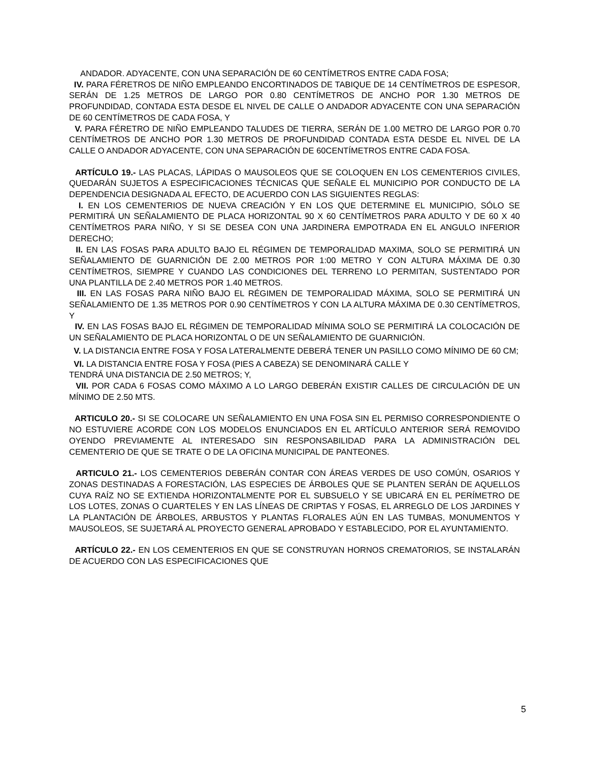ANDADOR. ADYACENTE, CON UNA SEPARACIÓN DE 60 CENTÍMETROS ENTRE CADA FOSA;
IV. PARA FÉRETROS DE NIÑO EMPLEANDO ENCORTINADOS DE TABIQUE DE 14 CENTÍMETROS DE ESPESOR, SERÁN DE 1.25 METROS DE LARGO POR 0.80 CENTÍMETROS DE ANCHO POR 1.30 METROS DE PROFUNDIDAD, CONTADA ESTA DESDE EL NIVEL DE CALLE O ANDADOR ADYACENTE CON UNA SEPARACIÓN DE 60 CENTÍMETROS DE CADA FOSA, Y
V. PARA FÉRETRO DE NIÑO EMPLEANDO TALUDES DE TIERRA, SERÁN DE 1.00 METRO DE LARGO POR 0.70 CENTÍMETROS DE ANCHO POR 1.30 METROS DE PROFUNDIDAD CONTADA ESTA DESDE EL NIVEL DE LA CALLE O ANDADOR ADYACENTE, CON UNA SEPARACIÓN DE 60CENTÍMETROS ENTRE CADA FOSA.
ARTÍCULO 19.- LAS PLACAS, LÁPIDAS O MAUSOLEOS QUE SE COLOQUEN EN LOS CEMENTERIOS CIVILES, QUEDARÁN SUJETOS A ESPECIFICACIONES TÉCNICAS QUE SEÑALE EL MUNICIPIO POR CONDUCTO DE LA DEPENDENCIA DESIGNADA AL EFECTO, DE ACUERDO CON LAS SIGUIENTES REGLAS:
I. EN LOS CEMENTERIOS DE NUEVA CREACIÓN Y EN LOS QUE DETERMINE EL MUNICIPIO, SÓLO SE PERMITIRÁ UN SEÑALAMIENTO DE PLACA HORIZONTAL 90 X 60 CENTÍMETROS PARA ADULTO Y DE 60 X 40 CENTÍMETROS PARA NIÑO, Y SI SE DESEA CON UNA JARDINERA EMPOTRADA EN EL ANGULO INFERIOR DERECHO;
II. EN LAS FOSAS PARA ADULTO BAJO EL RÉGIMEN DE TEMPORALIDAD MAXIMA, SOLO SE PERMITIRÁ UN SEÑALAMIENTO DE GUARNICIÓN DE 2.00 METROS POR 1:00 METRO Y CON ALTURA MÁXIMA DE 0.30 CENTÍMETROS, SIEMPRE Y CUANDO LAS CONDICIONES DEL TERRENO LO PERMITAN, SUSTENTADO POR UNA PLANTILLA DE 2.40 METROS POR 1.40 METROS.
III. EN LAS FOSAS PARA NIÑO BAJO EL RÉGIMEN DE TEMPORALIDAD MÁXIMA, SOLO SE PERMITIRÁ UN SEÑALAMIENTO DE 1.35 METROS POR 0.90 CENTÍMETROS Y CON LA ALTURA MÁXIMA DE 0.30 CENTÍMETROS, Y
IV. EN LAS FOSAS BAJO EL RÉGIMEN DE TEMPORALIDAD MÍNIMA SOLO SE PERMITIRÁ LA COLOCACIÓN DE UN SEÑALAMIENTO DE PLACA HORIZONTAL O DE UN SEÑALAMIENTO DE GUARNICIÓN.
V. LA DISTANCIA ENTRE FOSA Y FOSA LATERALMENTE DEBERÁ TENER UN PASILLO COMO MÍNIMO DE 60 CM;
VI. LA DISTANCIA ENTRE FOSA Y FOSA (PIES A CABEZA) SE DENOMINARÁ CALLE Y
TENDRÁ UNA DISTANCIA DE 2.50 METROS; Y,
VII. POR CADA 6 FOSAS COMO MÁXIMO A LO LARGO DEBERÁN EXISTIR CALLES DE CIRCULACIÓN DE UN MÍNIMO DE 2.50 MTS.
ARTICULO 20.- SI SE COLOCARE UN SEÑALAMIENTO EN UNA FOSA SIN EL PERMISO CORRESPONDIENTE O NO ESTUVIERE ACORDE CON LOS MODELOS ENUNCIADOS EN EL ARTÍCULO ANTERIOR SERÁ REMOVIDO OYENDO PREVIAMENTE AL INTERESADO SIN RESPONSABILIDAD PARA LA ADMINISTRACIÓN DEL CEMENTERIO DE QUE SE TRATE O DE LA OFICINA MUNICIPAL DE PANTEONES.
ARTICULO 21.- LOS CEMENTERIOS DEBERÁN CONTAR CON ÁREAS VERDES DE USO COMÚN, OSARIOS Y ZONAS DESTINADAS A FORESTACIÓN, LAS ESPECIES DE ÁRBOLES QUE SE PLANTEN SERÁN DE AQUELLOS CUYA RAÍZ NO SE EXTIENDA HORIZONTALMENTE POR EL SUBSUELO Y SE UBICARÁ EN EL PERÍMETRO DE LOS LOTES, ZONAS O CUARTELES Y EN LAS LÍNEAS DE CRIPTAS Y FOSAS, EL ARREGLO DE LOS JARDINES Y LA PLANTACIÓN DE ÁRBOLES, ARBUSTOS Y PLANTAS FLORALES AÚN EN LAS TUMBAS, MONUMENTOS Y MAUSOLEOS, SE SUJETARÁ AL PROYECTO GENERAL APROBADO Y ESTABLECIDO, POR EL AYUNTAMIENTO.
ARTÍCULO 22.- EN LOS CEMENTERIOS EN QUE SE CONSTRUYAN HORNOS CREMATORIOS, SE INSTALARÁN DE ACUERDO CON LAS ESPECIFICACIONES QUE
5